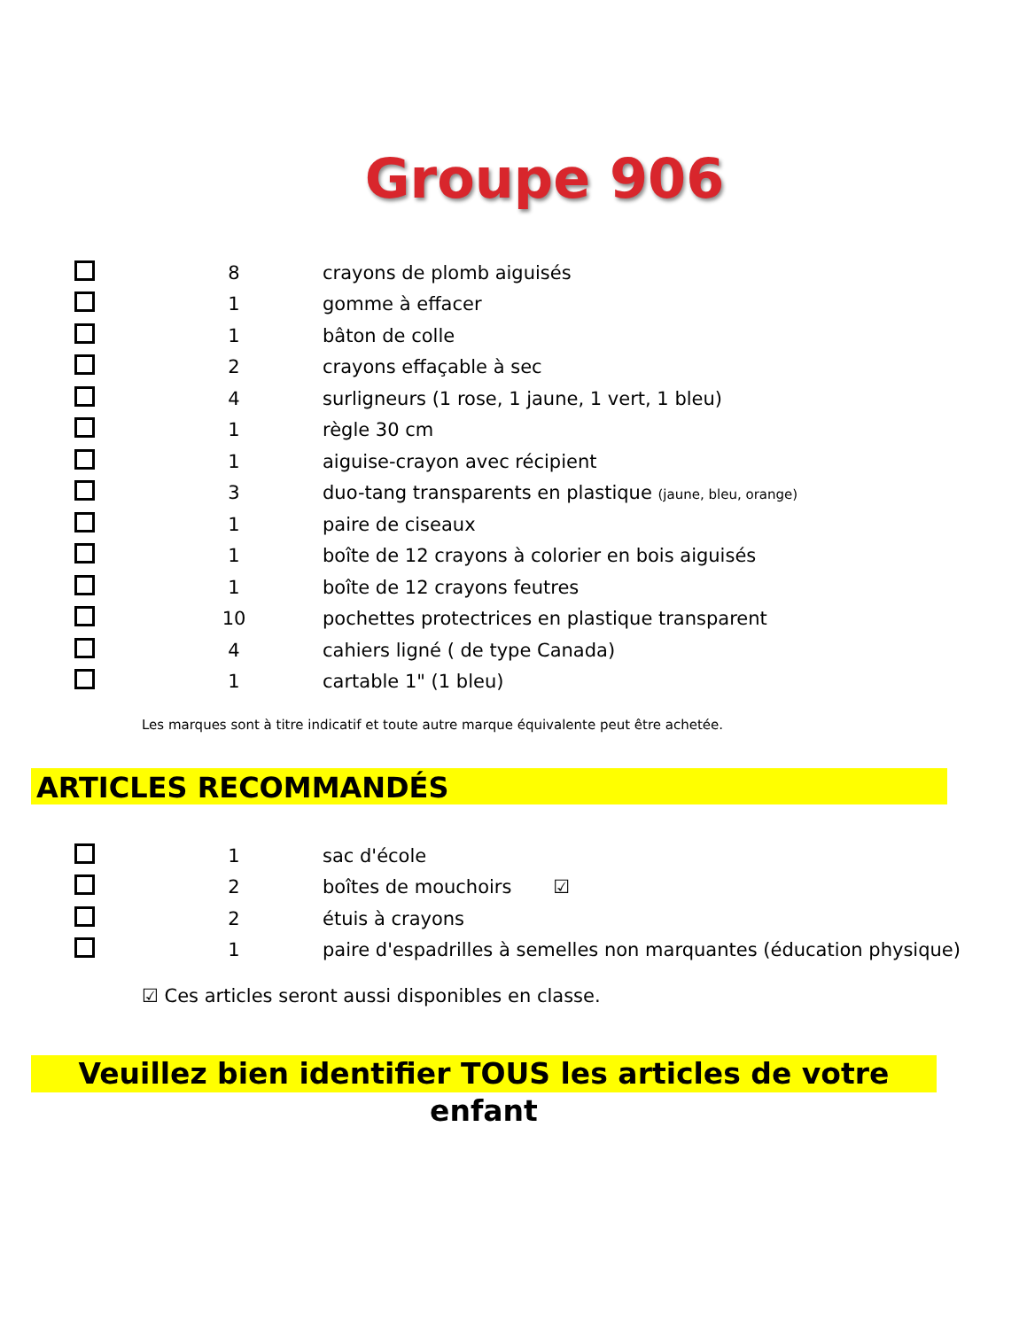Groupe 906
| | 8 | crayons de plomb aiguisés |
| | 1 | gomme à effacer |
| | 1 | bâton de colle |
| | 2 | crayons effaçable à sec |
| | 4 | surligneurs (1 rose, 1 jaune, 1 vert, 1 bleu) |
| | 1 | règle 30 cm |
| | 1 | aiguise-crayon avec récipient |
| | 3 | duo-tang transparents en plastique (jaune, bleu, orange) |
| | 1 | paire de ciseaux |
| | 1 | boîte de 12 crayons à colorier en bois aiguisés |
| | 1 | boîte de 12 crayons feutres |
| | 10 | pochettes protectrices en plastique transparent |
| | 4 | cahiers ligné ( de type Canada) |
| | 1 | cartable 1" (1 bleu) |
Les marques sont à titre indicatif et toute autre marque équivalente peut être achetée.
ARTICLES RECOMMANDÉS
| | 1 | sac d'école |
| | 2 | boîtes de mouchoirs ☑ |
| | 2 | étuis à crayons |
| | 1 | paire d'espadrilles à semelles non marquantes (éducation physique) |
☑ Ces articles seront aussi disponibles en classe.
Veuillez bien identifier TOUS les articles de votre enfant